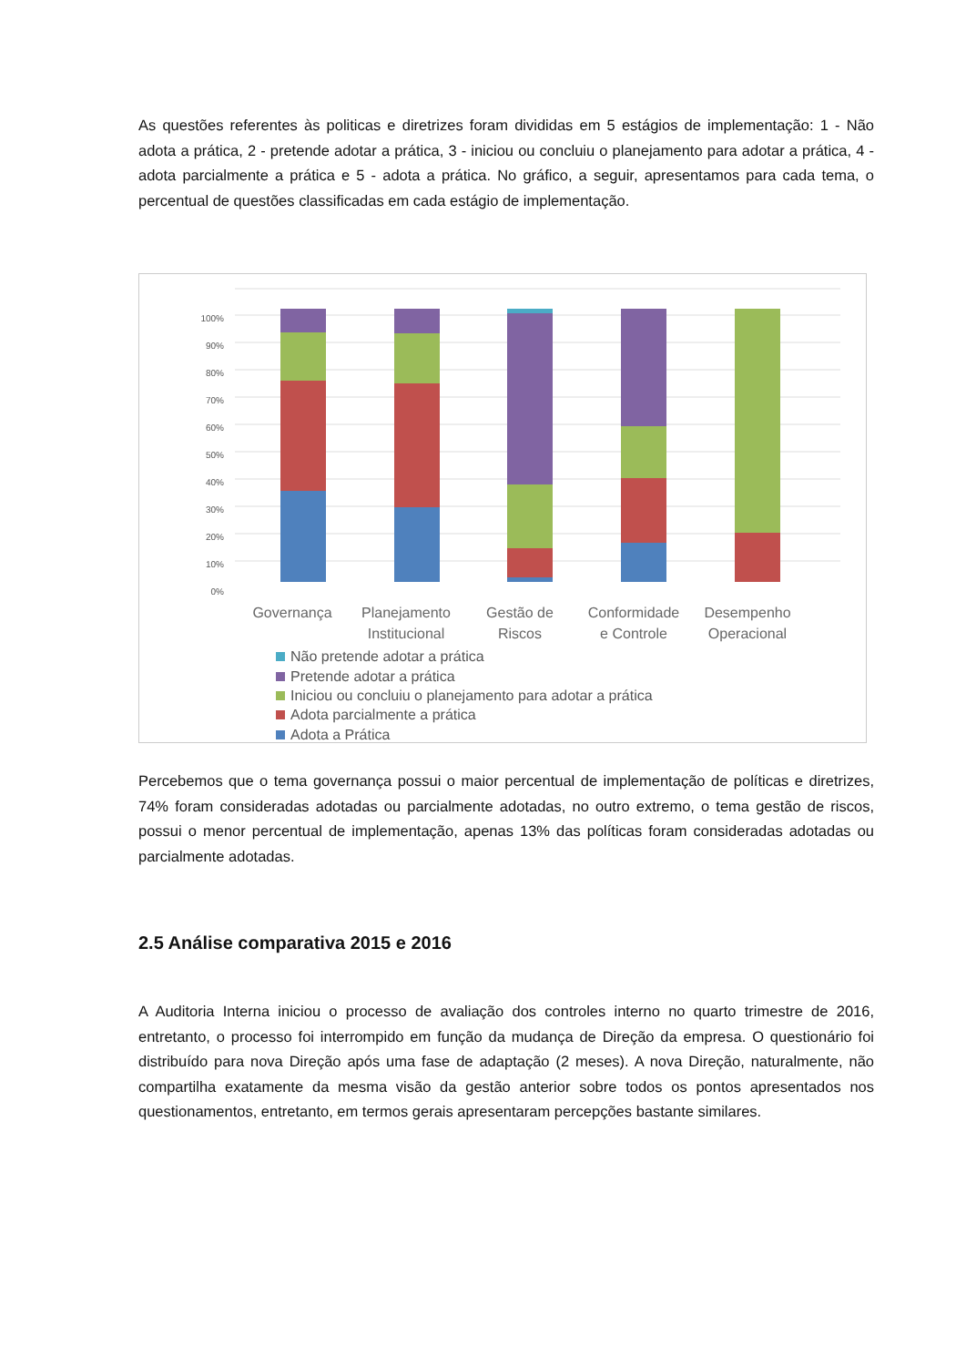As questões referentes às politicas e diretrizes foram divididas em 5 estágios de implementação: 1 - Não adota a prática, 2 - pretende adotar a prática, 3 - iniciou ou concluiu o planejamento para adotar a prática, 4 - adota parcialmente a prática e 5 - adota a prática. No gráfico, a seguir, apresentamos para cada tema, o percentual de questões classificadas em cada estágio de implementação.
100%
90%
80%
70%
60%
50%
40%
30%
20%
10%
0%
Governança
Planejamento
Institucional
Gestão de
Riscos
Conformidade
e Controle
Desempenho
Operacional
Não pretende adotar a prática
Pretende adotar a prática
Iniciou ou concluiu o planejamento para adotar a prática
Adota parcialmente a prática
Adota a Prática
Percebemos que o tema governança possui o maior percentual de implementação de políticas e diretrizes, 74% foram consideradas adotadas ou parcialmente adotadas, no outro extremo, o tema gestão de riscos, possui o menor percentual de implementação, apenas 13% das políticas foram consideradas adotadas ou parcialmente adotadas.
2.5 Análise comparativa 2015 e 2016
A Auditoria Interna iniciou o processo de avaliação dos controles interno no quarto trimestre de 2016, entretanto, o processo foi interrompido em função da mudança de Direção da empresa. O questionário foi distribuído para nova Direção após uma fase de adaptação (2 meses). A nova Direção, naturalmente, não compartilha exatamente da mesma visão da gestão anterior sobre todos os pontos apresentados nos questionamentos, entretanto, em termos gerais apresentaram percepções bastante similares.